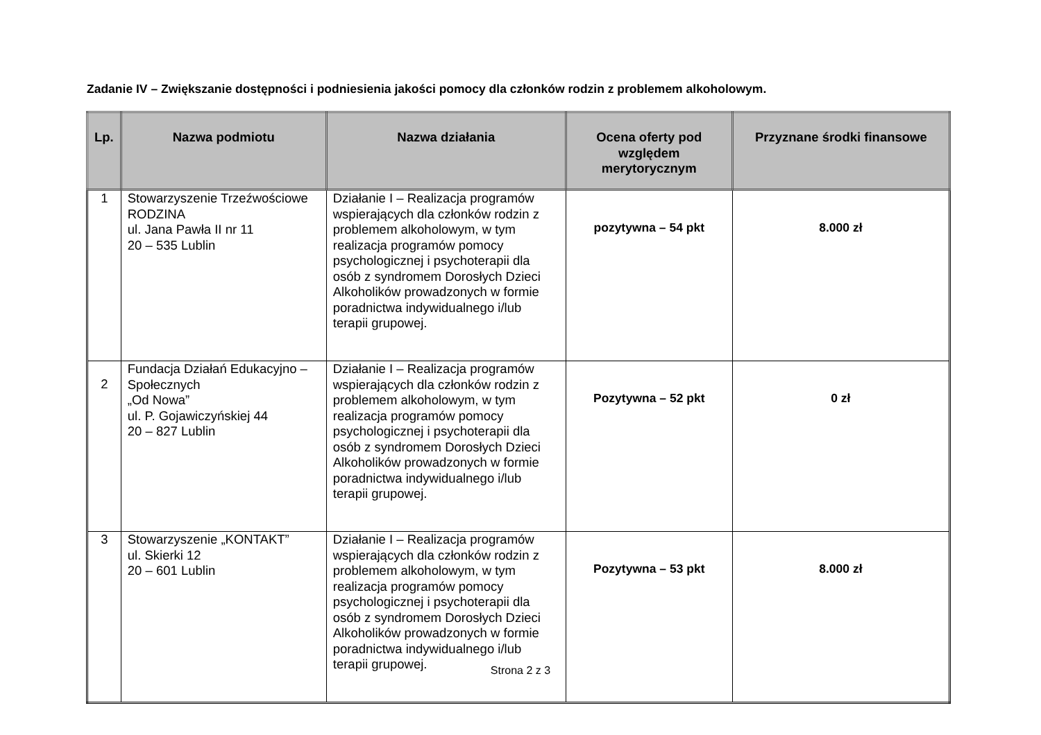Zadanie IV – Zwiększanie dostępności i podniesienia jakości pomocy dla członków rodzin z problemem alkoholowym.
| Lp. | Nazwa podmiotu | Nazwa działania | Ocena oferty pod względem merytorycznym | Przyznane środki finansowe |
| --- | --- | --- | --- | --- |
| 1 | Stowarzyszenie Trzeźwościowe RODZINA ul. Jana Pawła II nr 11 20 – 535 Lublin | Działanie I – Realizacja programów wspierających dla członków rodzin z problemem alkoholowym, w tym realizacja programów pomocy psychologicznej i psychoterapii dla osób z syndromem Dorosłych Dzieci Alkoholików prowadzonych w formie poradnictwa indywidualnego i/lub terapii grupowej. | pozytywna – 54 pkt | 8.000 zł |
| 2 | Fundacja Działań Edukacyjno –Społecznych „Od Nowa” ul. P. Gojawiczyńskiej 44 20 – 827 Lublin | Działanie I – Realizacja programów wspierających dla członków rodzin z problemem alkoholowym, w tym realizacja programów pomocy psychologicznej i psychoterapii dla osób z syndromem Dorosłych Dzieci Alkoholików prowadzonych w formie poradnictwa indywidualnego i/lub terapii grupowej. | Pozytywna – 52 pkt | 0 zł |
| 3 | Stowarzyszenie „KONTAKT” ul. Skierki 12 20 – 601 Lublin | Działanie I – Realizacja programów wspierających dla członków rodzin z problemem alkoholowym, w tym realizacja programów pomocy psychologicznej i psychoterapii dla osób z syndromem Dorosłych Dzieci Alkoholików prowadzonych w formie poradnictwa indywidualnego i/lub terapii grupowej. | Pozytywna – 53 pkt | 8.000 zł |
Strona 2 z 3